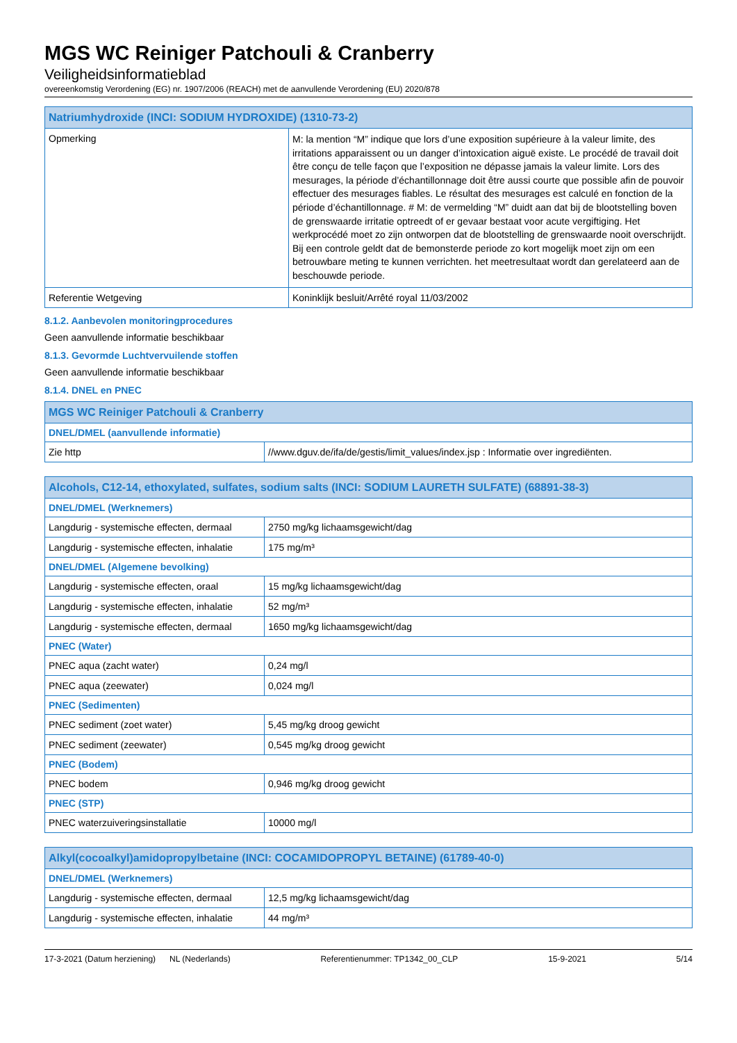MGS WC Reiniger Patchouli & Cranberry
Veiligheidsinformatieblad
overeenkomstig Verordening (EG) nr. 1907/2006 (REACH) met de aanvullende Verordening (EU) 2020/878
| Natriumhydroxide (INCI: SODIUM HYDROXIDE) (1310-73-2) | |
| --- | --- |
| Opmerking | M: la mention “M” indique que lors d’une exposition supérieure à la valeur limite, des irritations apparaissent ou un danger d’intoxication aiguë existe. Le procédé de travail doit être conçu de telle façon que l’exposition ne dépasse jamais la valeur limite. Lors des mesurages, la période d’échantillonnage doit être aussi courte que possible afin de pouvoir effectuer des mesurages fiables. Le résultat des mesurages est calculé en fonction de la période d’échantillonnage. # M: de vermelding “M” duidt aan dat bij de blootstelling boven de grenswaarde irritatie optreedt of er gevaar bestaat voor acute vergiftiging. Het werkprocédé moet zo zijn ontworpen dat de blootstelling de grenswaarde nooit overschrijdt. Bij een controle geldt dat de bemonsterde periode zo kort mogelijk moet zijn om een betrouwbare meting te kunnen verrichten. het meetresultaat wordt dan gerelateerd aan de beschouwde periode. |
| Referentie Wetgeving | Koninklijk besluit/Arrêté royal 11/03/2002 |
8.1.2. Aanbevolen monitoringprocedures
Geen aanvullende informatie beschikbaar
8.1.3. Gevormde Luchtvervuilende stoffen
Geen aanvullende informatie beschikbaar
8.1.4. DNEL en PNEC
| MGS WC Reiniger Patchouli & Cranberry | |
| --- | --- |
| DNEL/DMEL (aanvullende informatie) | |
| Zie http | //www.dguv.de/ifa/de/gestis/limit_values/index.jsp : Informatie over ingrediënten. |
| Alcohols, C12-14, ethoxylated, sulfates, sodium salts (INCI: SODIUM LAURETH SULFATE) (68891-38-3) | |
| --- | --- |
| DNEL/DMEL (Werknemers) | |
| Langdurig - systemische effecten, dermaal | 2750 mg/kg lichaamsgewicht/dag |
| Langdurig - systemische effecten, inhalatie | 175 mg/m³ |
| DNEL/DMEL (Algemene bevolking) | |
| Langdurig - systemische effecten, oraal | 15 mg/kg lichaamsgewicht/dag |
| Langdurig - systemische effecten, inhalatie | 52 mg/m³ |
| Langdurig - systemische effecten, dermaal | 1650 mg/kg lichaamsgewicht/dag |
| PNEC (Water) | |
| PNEC aqua (zacht water) | 0,24 mg/l |
| PNEC aqua (zeewater) | 0,024 mg/l |
| PNEC (Sedimenten) | |
| PNEC sediment (zoet water) | 5,45 mg/kg droog gewicht |
| PNEC sediment (zeewater) | 0,545 mg/kg droog gewicht |
| PNEC (Bodem) | |
| PNEC bodem | 0,946 mg/kg droog gewicht |
| PNEC (STP) | |
| PNEC waterzuiveringsinstallatie | 10000 mg/l |
| Alkyl(cocoalkyl)amidopropylbetaine (INCI: COCAMIDOPROPYL BETAINE) (61789-40-0) | |
| --- | --- |
| DNEL/DMEL (Werknemers) | |
| Langdurig - systemische effecten, dermaal | 12,5 mg/kg lichaamsgewicht/dag |
| Langdurig - systemische effecten, inhalatie | 44 mg/m³ |
17-3-2021 (Datum herziening) NL (Nederlands) Referentienummer: TP1342_00_CLP 15-9-2021 5/14